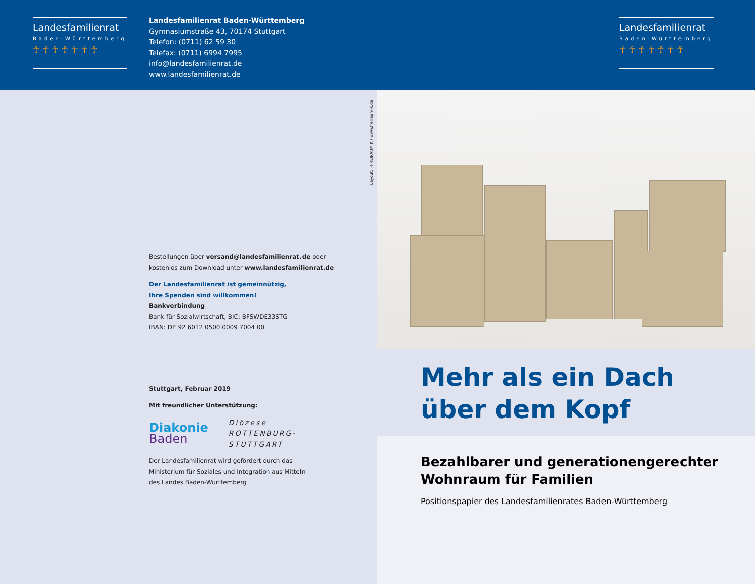Landesfamilienrat
Baden-Württemberg
☥ ☥ ☥ ☥ ☥ ☥ ☥
Landesfamilienrat Baden-Württemberg
Gymnasiumstraße 43, 70174 Stuttgart
Telefon: (0711) 62 59 30
Telefax: (0711) 6994 7995
info@landesfamilienrat.de
www.landesfamilienrat.de
Landesfamilienrat
Baden-Württemberg
☥ ☥ ☥ ☥ ☥ ☥ ☥
Layout: FFREIRAUM K / www.freiraum-k.de
Bestellungen über versand@landesfamilienrat.de oder
kostenlos zum Download unter www.landesfamilienrat.de
Der Landesfamilienrat ist gemeinnützig,
Ihre Spenden sind willkommen!
Bankverbindung
Bank für Sozialwirtschaft, BIC: BFSWDE33STG
IBAN: DE 92 6012 0500 0009 7004 00
Stuttgart, Februar 2019
Mit freundlicher Unterstützung:
Diakonie
Baden
Diözese
ROTTENBURG-
STUTTGART
Der Landesfamilienrat wird gefördert durch das
Ministerium für Soziales und Integration aus Mitteln
des Landes Baden-Württemberg
Mehr als ein Dach
über dem Kopf
Bezahlbarer und generationengerechter
Wohnraum für Familien
Positionspapier des Landesfamilienrates Baden-Württemberg